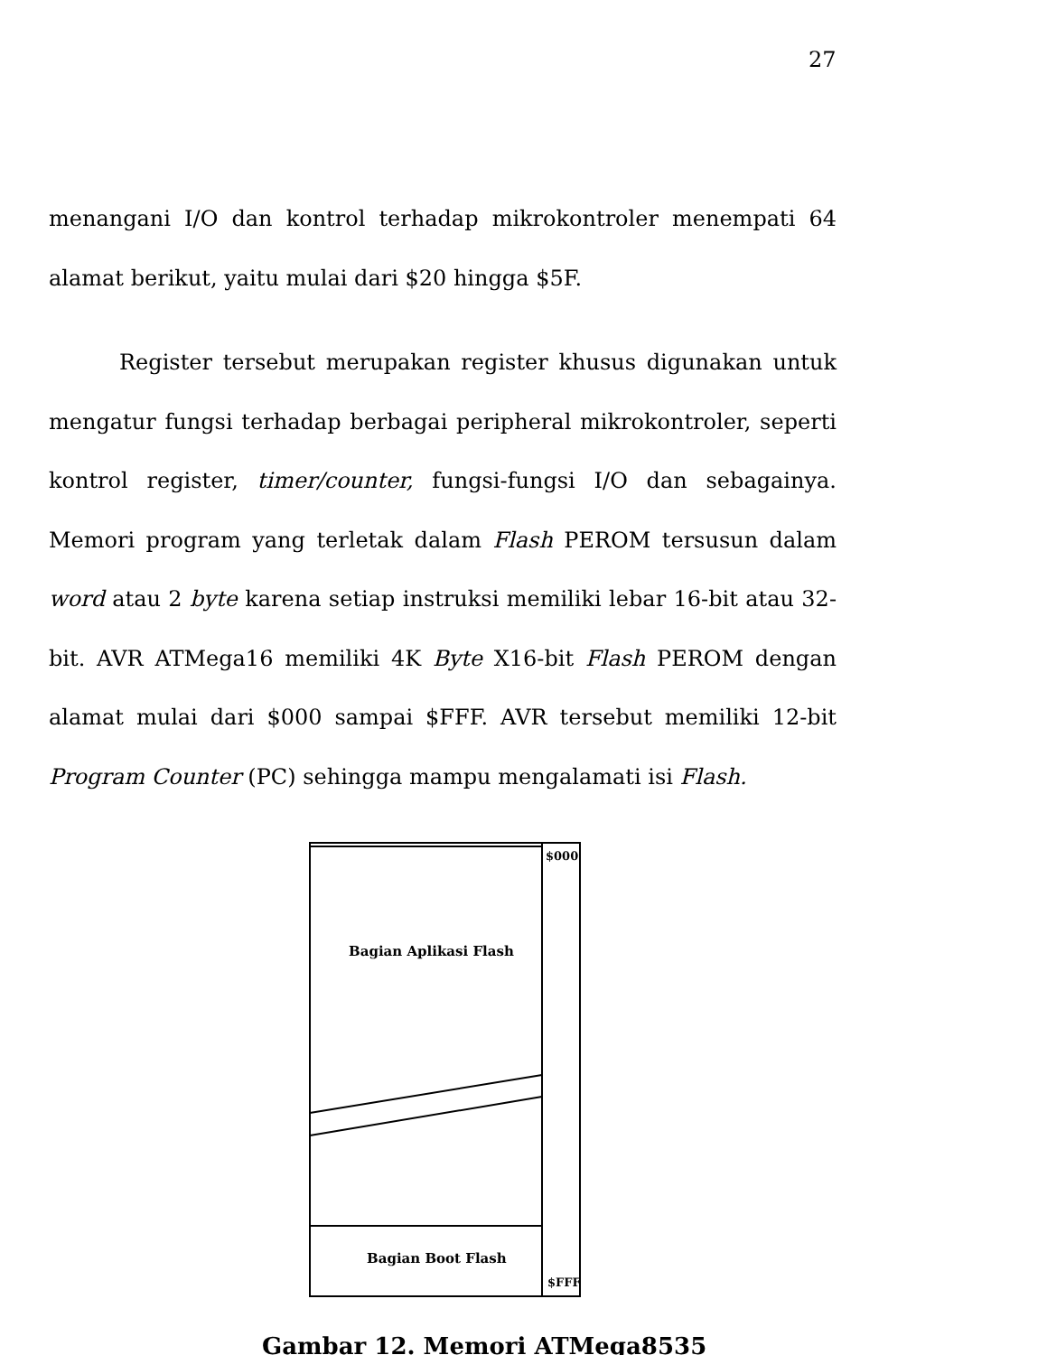27
menangani I/O dan kontrol terhadap mikrokontroler menempati 64 alamat berikut, yaitu mulai dari $20 hingga $5F.
Register tersebut merupakan register khusus digunakan untuk mengatur fungsi terhadap berbagai peripheral mikrokontroler, seperti kontrol register, timer/counter, fungsi-fungsi I/O dan sebagainya. Memori program yang terletak dalam Flash PEROM tersusun dalam word atau 2 byte karena setiap instruksi memiliki lebar 16-bit atau 32-bit. AVR ATMega16 memiliki 4K Byte X16-bit Flash PEROM dengan alamat mulai dari $000 sampai $FFF. AVR tersebut memiliki 12-bit Program Counter (PC) sehingga mampu mengalamati isi Flash.
Bagian Aplikasi Flash
Bagian Boot Flash
$000
$FFF
Gambar 12. Memori ATMega8535